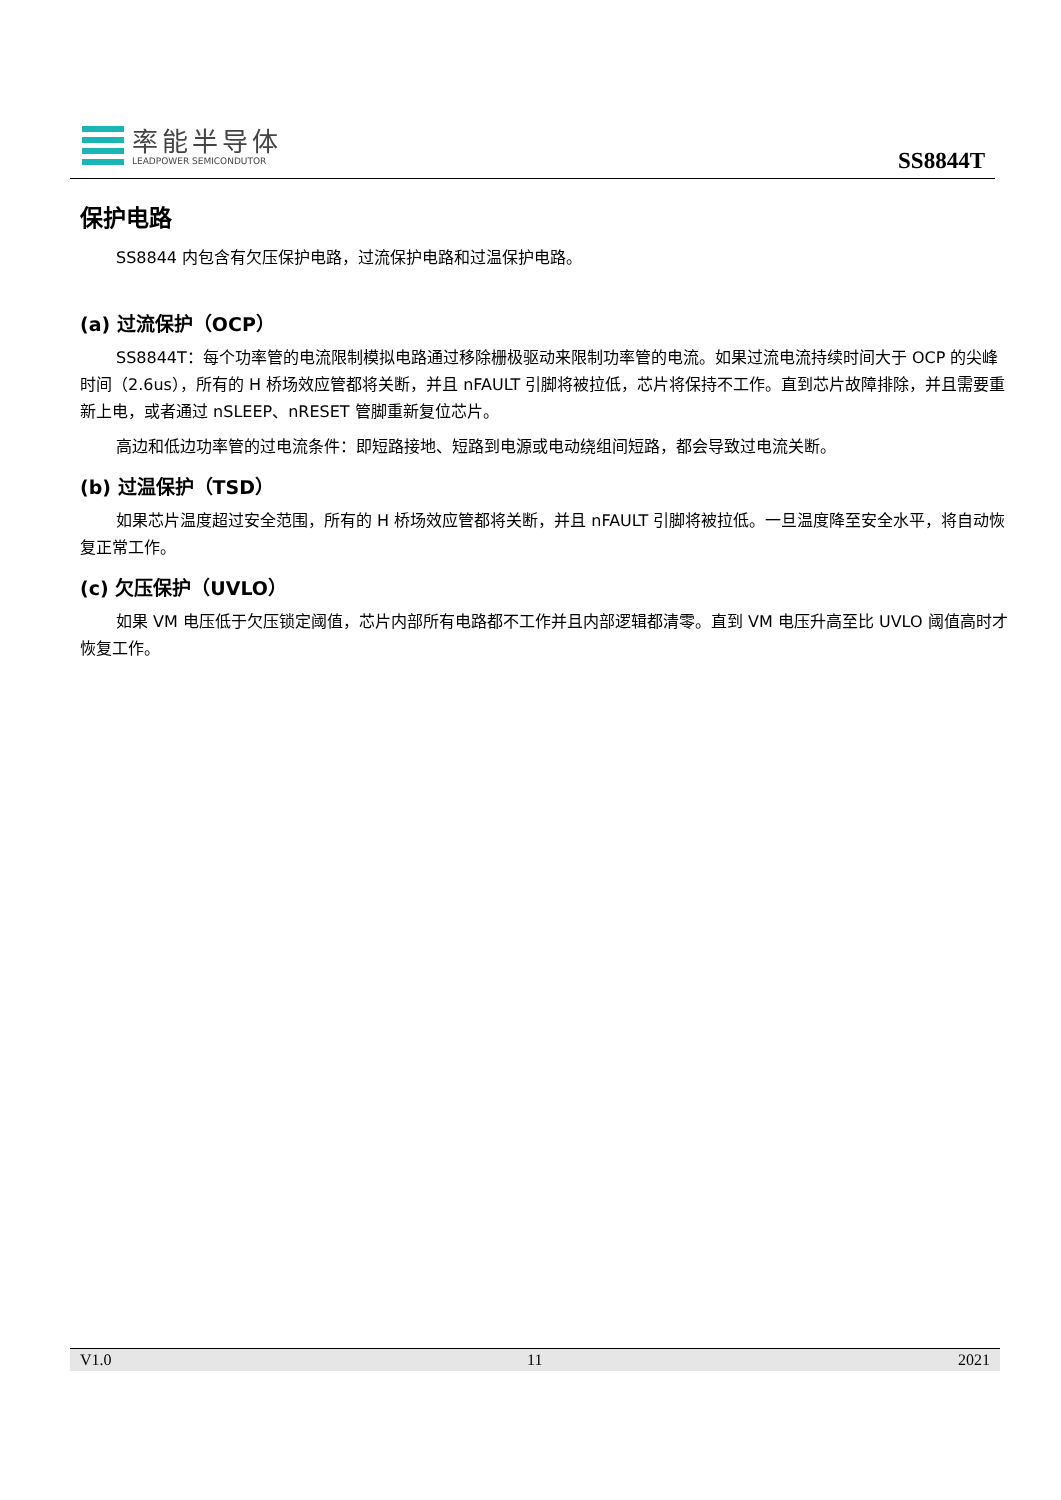率能半导体
LEADPOWER SEMICONDUTOR
SS8844T
保护电路
SS8844 内包含有欠压保护电路，过流保护电路和过温保护电路。
(a) 过流保护（OCP）
SS8844T：每个功率管的电流限制模拟电路通过移除栅极驱动来限制功率管的电流。如果过流电流持续时间大于 OCP 的尖峰时间（2.6us），所有的 H 桥场效应管都将关断，并且 nFAULT 引脚将被拉低，芯片将保持不工作。直到芯片故障排除，并且需要重新上电，或者通过 nSLEEP、nRESET 管脚重新复位芯片。
高边和低边功率管的过电流条件：即短路接地、短路到电源或电动绕组间短路，都会导致过电流关断。
(b) 过温保护（TSD）
如果芯片温度超过安全范围，所有的 H 桥场效应管都将关断，并且 nFAULT 引脚将被拉低。一旦温度降至安全水平，将自动恢复正常工作。
(c) 欠压保护（UVLO）
如果 VM 电压低于欠压锁定阈值，芯片内部所有电路都不工作并且内部逻辑都清零。直到 VM 电压升高至比 UVLO 阈值高时才恢复工作。
V1.0 11 2021